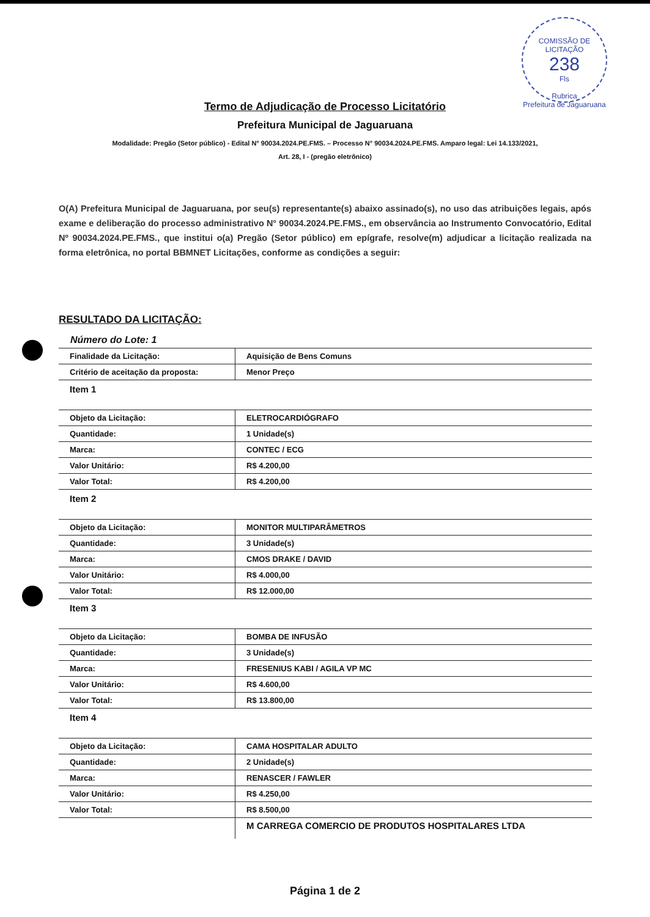COMISSÃO DE LICITAÇÃO
238
Fls
Rubrica
Prefeitura de Jaguaruana
Termo de Adjudicação de Processo Licitatório
Prefeitura Municipal de Jaguaruana
Modalidade: Pregão (Setor público) - Edital N° 90034.2024.PE.FMS. – Processo N° 90034.2024.PE.FMS. Amparo legal: Lei 14.133/2021,
Art. 28, I - (pregão eletrônico)
O(A) Prefeitura Municipal de Jaguaruana, por seu(s) representante(s) abaixo assinado(s), no uso das atribuições legais, após exame e deliberação do processo administrativo N° 90034.2024.PE.FMS., em observância ao Instrumento Convocatório, Edital Nº 90034.2024.PE.FMS., que institui o(a) Pregão (Setor público) em epígrafe, resolve(m) adjudicar a licitação realizada na forma eletrônica, no portal BBMNET Licitações, conforme as condições a seguir:
RESULTADO DA LICITAÇÃO:
Número do Lote: 1
| Finalidade da Licitação: | Aquisição de Bens Comuns |
| Critério de aceitação da proposta: | Menor Preço |
| Item 1 | |
| Objeto da Licitação: | ELETROCARDIÓGRAFO |
| Quantidade: | 1 Unidade(s) |
| Marca: | CONTEC / ECG |
| Valor Unitário: | R$ 4.200,00 |
| Valor Total: | R$ 4.200,00 |
| Item 2 | |
| Objeto da Licitação: | MONITOR MULTIPARÂMETROS |
| Quantidade: | 3 Unidade(s) |
| Marca: | CMOS DRAKE / DAVID |
| Valor Unitário: | R$ 4.000,00 |
| Valor Total: | R$ 12.000,00 |
| Item 3 | |
| Objeto da Licitação: | BOMBA DE INFUSÃO |
| Quantidade: | 3 Unidade(s) |
| Marca: | FRESENIUS KABI / AGILA VP MC |
| Valor Unitário: | R$ 4.600,00 |
| Valor Total: | R$ 13.800,00 |
| Item 4 | |
| Objeto da Licitação: | CAMA HOSPITALAR ADULTO |
| Quantidade: | 2 Unidade(s) |
| Marca: | RENASCER / FAWLER |
| Valor Unitário: | R$ 4.250,00 |
| Valor Total: | R$ 8.500,00 |
| | M CARREGA COMERCIO DE PRODUTOS HOSPITALARES LTDA |
Página 1 de 2